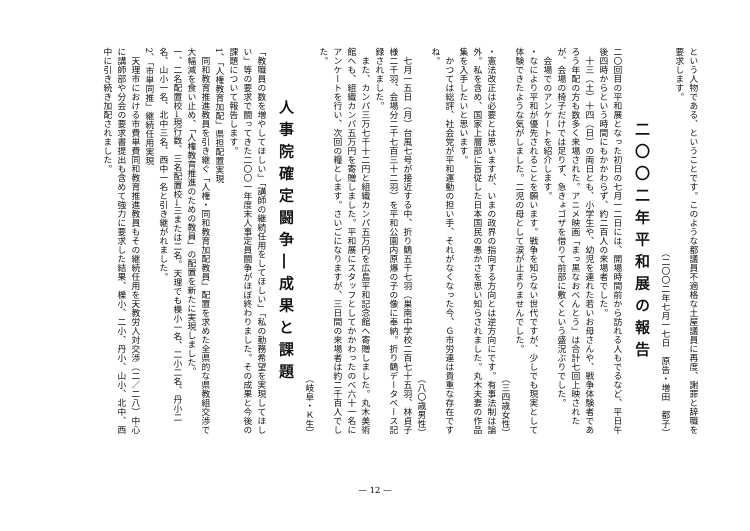という人物である、ということです。このような都議員不適格な土屋議員に再度、謝罪と辞職を要求します。
（二〇〇二年七月一七日　原告・増田　都子）
二〇〇二年平和展の報告
二〇回目の平和展となった初日の七月一二日には、開場時間前から訪れる人もでるなど、平日午後四時からという時間にもかかわらず、約二百人の来場者でした。
　十三（土）十四（日）の両日とも、小学生や、幼児を連れた若いお母さんや、戦争体験者であろう年配の方も数多く来場された。アニメ映画「まっ黒なおべんとう」は合計七回上映されたが、会場の椅子だけでは足りず、急きょゴザを借りて前部に敷くという盛況ぶりでした。
　会場でのアンケートを紹介します。
・なにより平和が優先されることを願います。戦争を知らない世代ですが、少しでも現実として体験できたような気がしました。二児の母として涙が止まりませんでした。
（三四歳女性）
・憲法改正は必要とは思いますが、いまの政界の指向する方向とは逆方向にです。有事法制は論外。私を含め、国家上層部に盲従した日本国民の愚かさを思い知らされました。丸木夫妻の作品集を入手したいと思います。
　かつては総評、社会党が平和運動の担い手、それがなくなった今、Ｇ市労連は貴重な存在ですね。
（八〇歳男性）
　七月一五日（月）台風七号が接近する中、折り鶴五千七羽（巣南中学校二百七十五羽、林貞子様二千羽、会場分二千七百三十二羽）を平和公園内原爆の子の像に奉納。折り鶴データベース記録されました。
　また、カンパ三万七千十二円と組織カンパ五万円を広島平和記念館へ寄贈しました。丸木美術館へも、組織カンパ五万円を寄贈しました。平和展にスタッフとしてかかわったのべ六十一名にアンケートを行い、次回の糧とします。さいごになりますが、三日間の来場者は約二千百人でした。
（岐阜・Ｋ生）
人事院確定闘争―成果と課題
「教職員の数を増やしてほしい」「講師の継続任用をしてほしい」「私の勤務希望を実現してほしい」等の要求で闘ってきた二〇〇一年度末人事定員闘争がほぼ終わりました。その成果と今後の課題について報告します。
1、「人権教育加配」県担配置実現
　同和教育推進教員を引き継ぐ「人権・同和教育加配教員」配置を求めた全県的な県教組交渉で大幅減を食い止め、「人権教育推進のための教員」の配置を新たに実現しました。
一、二名配置校→現行数、三名配置校→三または二名。天理でも櫟小一名、二小二名、丹小二名、山小一名、北中三名、西中一名と引き継がれました。
2、「市単同推」継続任用実現
　天理市における市費単費同和教育推進教員もその継続任用を天教労人対交渉（二／二八）中心に講師部や分会の要求書提出も含めて強力に要求した結果、櫟小、二小、丹小、山小、北中、西中に引き続き加配されました。
— 12 —